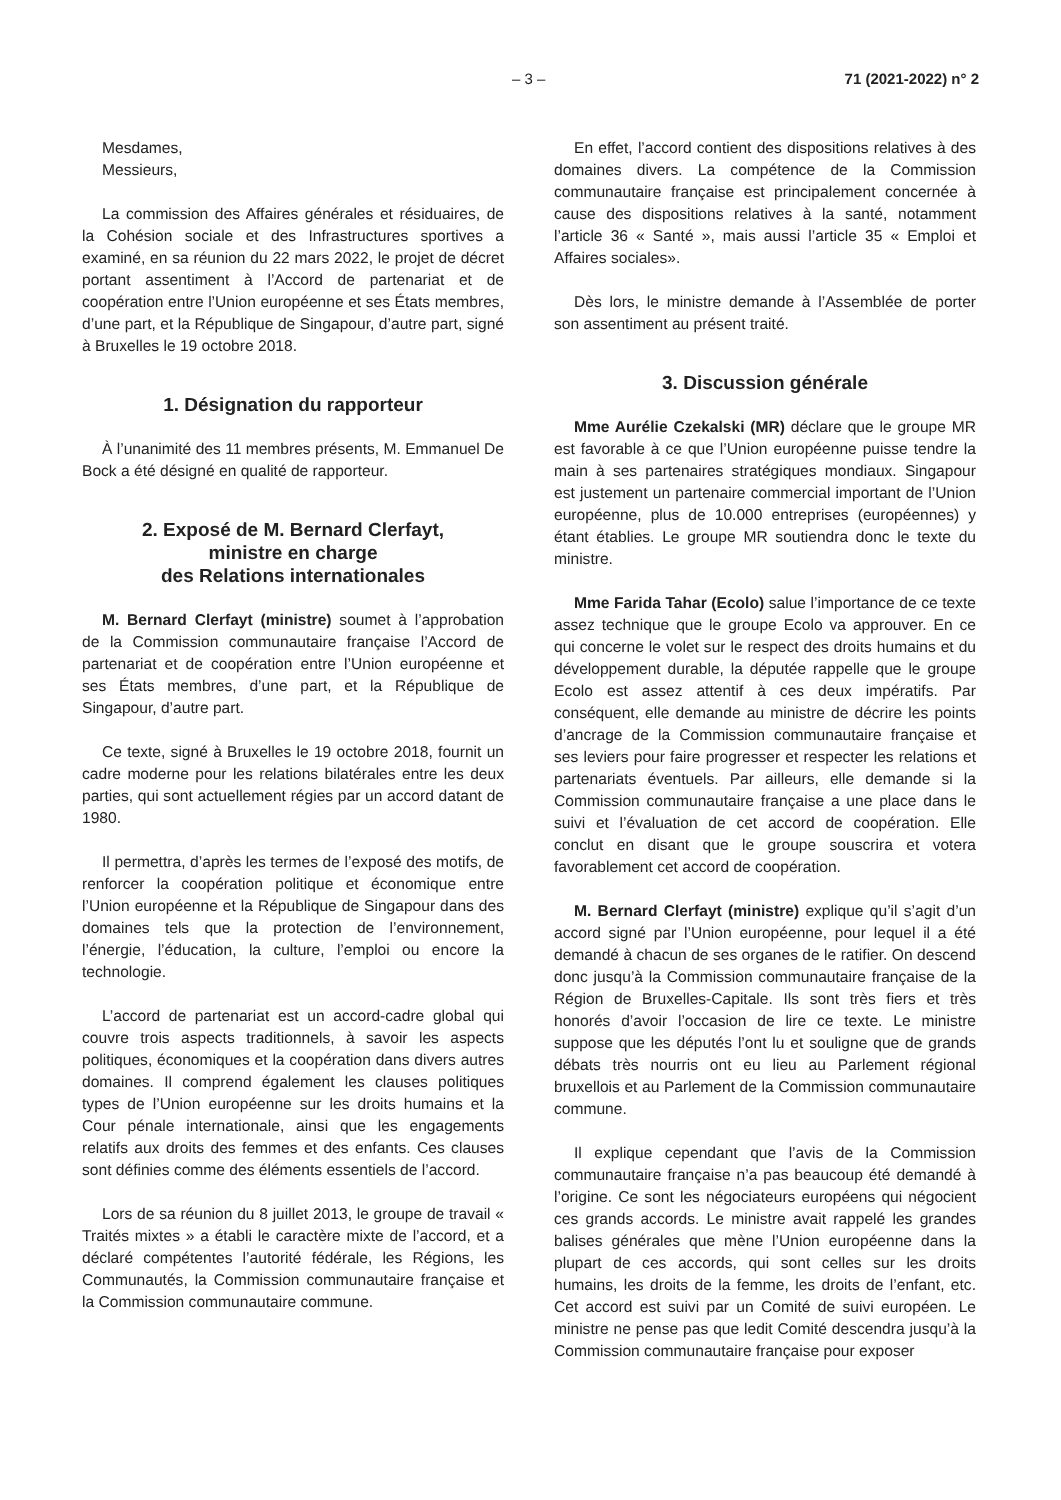– 3 – 71 (2021-2022) n° 2
Mesdames,
Messieurs,
La commission des Affaires générales et résiduaires, de la Cohésion sociale et des Infrastructures sportives a examiné, en sa réunion du 22 mars 2022, le projet de décret portant assentiment à l’Accord de partenariat et de coopération entre l’Union européenne et ses États membres, d’une part, et la République de Singapour, d’autre part, signé à Bruxelles le 19 octobre 2018.
1. Désignation du rapporteur
À l’unanimité des 11 membres présents, M. Emmanuel De Bock a été désigné en qualité de rapporteur.
2. Exposé de M. Bernard Clerfayt,
ministre en charge
des Relations internationales
M. Bernard Clerfayt (ministre) soumet à l’approbation de la Commission communautaire française l’Accord de partenariat et de coopération entre l’Union européenne et ses États membres, d’une part, et la République de Singapour, d’autre part.
Ce texte, signé à Bruxelles le 19 octobre 2018, fournit un cadre moderne pour les relations bilatérales entre les deux parties, qui sont actuellement régies par un accord datant de 1980.
Il permettra, d’après les termes de l’exposé des motifs, de renforcer la coopération politique et économique entre l’Union européenne et la République de Singapour dans des domaines tels que la protection de l’environnement, l’énergie, l’éducation, la culture, l’emploi ou encore la technologie.
L’accord de partenariat est un accord-cadre global qui couvre trois aspects traditionnels, à savoir les aspects politiques, économiques et la coopération dans divers autres domaines. Il comprend également les clauses politiques types de l’Union européenne sur les droits humains et la Cour pénale internationale, ainsi que les engagements relatifs aux droits des femmes et des enfants. Ces clauses sont définies comme des éléments essentiels de l’accord.
Lors de sa réunion du 8 juillet 2013, le groupe de travail « Traités mixtes » a établi le caractère mixte de l’accord, et a déclaré compétentes l’autorité fédérale, les Régions, les Communautés, la Commission communautaire française et la Commission communautaire commune.
En effet, l’accord contient des dispositions relatives à des domaines divers. La compétence de la Commission communautaire française est principalement concernée à cause des dispositions relatives à la santé, notamment l’article 36 « Santé », mais aussi l’article 35 « Emploi et Affaires sociales».
Dès lors, le ministre demande à l’Assemblée de porter son assentiment au présent traité.
3. Discussion générale
Mme Aurélie Czekalski (MR) déclare que le groupe MR est favorable à ce que l’Union européenne puisse tendre la main à ses partenaires stratégiques mondiaux. Singapour est justement un partenaire commercial important de l’Union européenne, plus de 10.000 entreprises (européennes) y étant établies. Le groupe MR soutiendra donc le texte du ministre.
Mme Farida Tahar (Ecolo) salue l’importance de ce texte assez technique que le groupe Ecolo va approuver. En ce qui concerne le volet sur le respect des droits humains et du développement durable, la députée rappelle que le groupe Ecolo est assez attentif à ces deux impératifs. Par conséquent, elle demande au ministre de décrire les points d’ancrage de la Commission communautaire française et ses leviers pour faire progresser et respecter les relations et partenariats éventuels. Par ailleurs, elle demande si la Commission communautaire française a une place dans le suivi et l’évaluation de cet accord de coopération. Elle conclut en disant que le groupe souscrira et votera favorablement cet accord de coopération.
M. Bernard Clerfayt (ministre) explique qu’il s’agit d’un accord signé par l’Union européenne, pour lequel il a été demandé à chacun de ses organes de le ratifier. On descend donc jusqu’à la Commission communautaire française de la Région de Bruxelles-Capitale. Ils sont très fiers et très honorés d’avoir l’occasion de lire ce texte. Le ministre suppose que les députés l’ont lu et souligne que de grands débats très nourris ont eu lieu au Parlement régional bruxellois et au Parlement de la Commission communautaire commune.
Il explique cependant que l’avis de la Commission communautaire française n’a pas beaucoup été demandé à l’origine. Ce sont les négociateurs européens qui négocient ces grands accords. Le ministre avait rappelé les grandes balises générales que mène l’Union européenne dans la plupart de ces accords, qui sont celles sur les droits humains, les droits de la femme, les droits de l’enfant, etc. Cet accord est suivi par un Comité de suivi européen. Le ministre ne pense pas que ledit Comité descendra jusqu’à la Commission communautaire française pour exposer